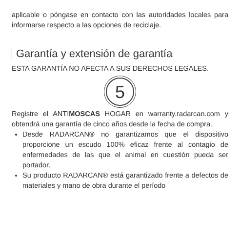aplicable o póngase en contacto con las autoridades locales para informarse respecto a las opciones de reciclaje.
Garantía y extensión de garantía
ESTA GARANTÍA NO AFECTA A SUS DERECHOS LEGALES.
5
Registre el ANTIMOSCAS HOGAR en warranty.radarcan.com y obtendrá una garantía de cinco años desde la fecha de compra.
Desde RADARCAN® no garantizamos que el dispositivo proporcione un escudo 100% eficaz frente al contagio de enfermedades de las que el animal en cuestión pueda ser portador.
Su producto RADARCAN® está garantizado frente a defectos de materiales y mano de obra durante el período